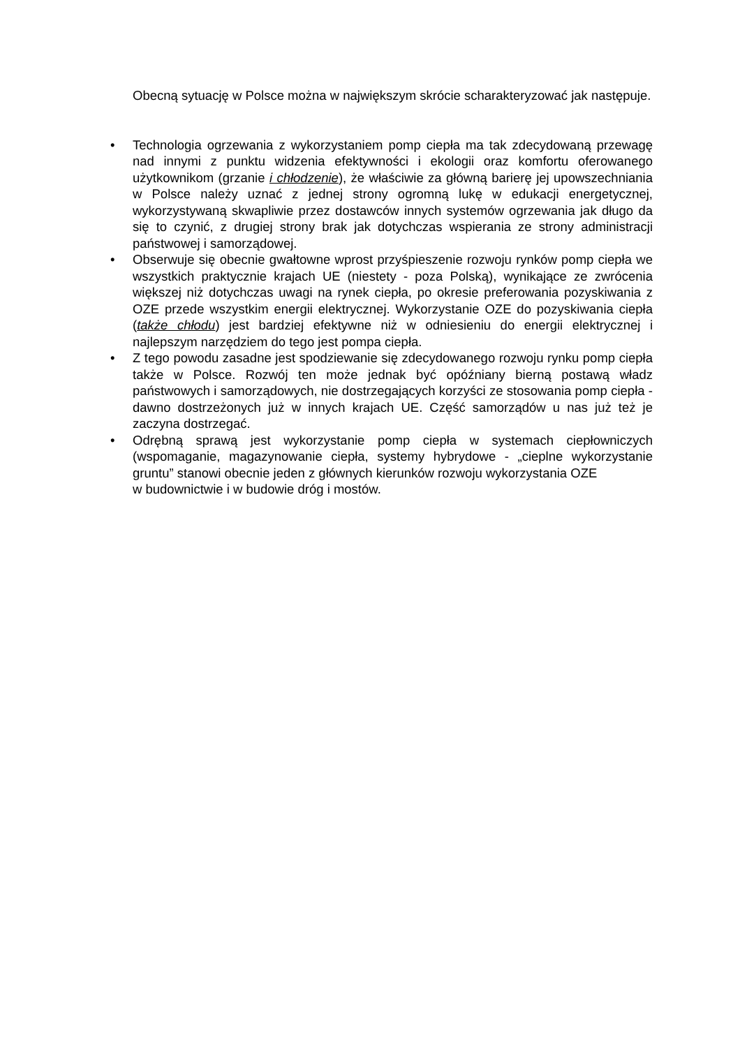Obecną sytuację w Polsce można w największym skrócie scharakteryzować jak następuje.
• Technologia ogrzewania z wykorzystaniem pomp ciepła ma tak zdecydowaną przewagę nad innymi z punktu widzenia efektywności i ekologii oraz komfortu oferowanego użytkownikom (grzanie i chłodzenie), że właściwie za główną barierę jej upowszechniania w Polsce należy uznać z jednej strony ogromną lukę w edukacji energetycznej, wykorzystywaną skwapliwie przez dostawców innych systemów ogrzewania jak długo da się to czynić, z drugiej strony brak jak dotychczas wspierania ze strony administracji państwowej i samorządowej.
• Obserwuje się obecnie gwałtowne wprost przyśpieszenie rozwoju rynków pomp ciepła we wszystkich praktycznie krajach UE (niestety - poza Polską), wynikające ze zwrócenia większej niż dotychczas uwagi na rynek ciepła, po okresie preferowania pozyskiwania z OZE przede wszystkim energii elektrycznej. Wykorzystanie OZE do pozyskiwania ciepła (także chłodu) jest bardziej efektywne niż w odniesieniu do energii elektrycznej i najlepszym narzędziem do tego jest pompa ciepła.
• Z tego powodu zasadne jest spodziewanie się zdecydowanego rozwoju rynku pomp ciepła także w Polsce. Rozwój ten może jednak być opóźniany bierną postawą władz państwowych i samorządowych, nie dostrzegających korzyści ze stosowania pomp ciepła - dawno dostrzeżonych już w innych krajach UE. Część samorządów u nas już też je zaczyna dostrzegać.
• Odrębną sprawą jest wykorzystanie pomp ciepła w systemach ciepłowniczych (wspomaganie, magazynowanie ciepła, systemy hybrydowe - „cieplne wykorzystanie gruntu” stanowi obecnie jeden z głównych kierunków rozwoju wykorzystania OZE
w budownictwie i w budowie dróg i mostów.